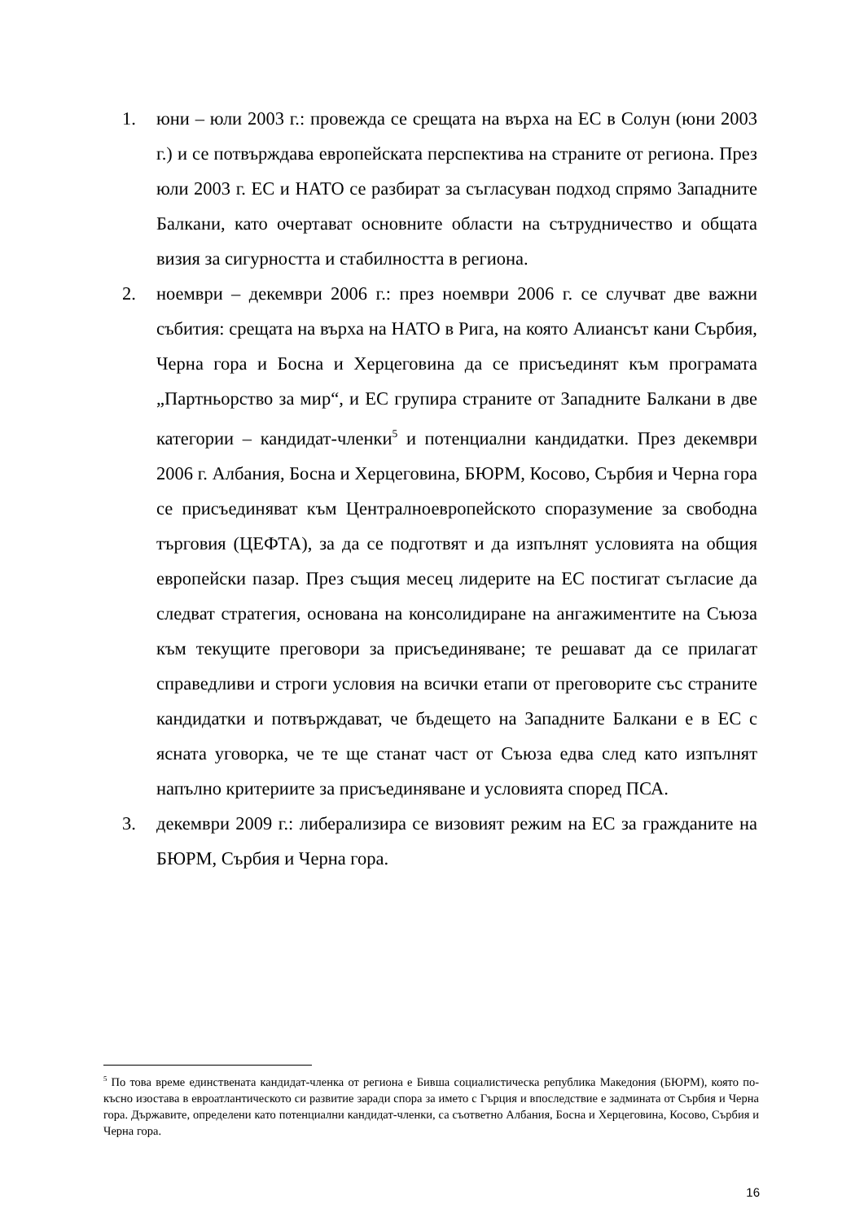1. юни – юли 2003 г.: провежда се срещата на върха на ЕС в Солун (юни 2003 г.) и се потвърждава европейската перспектива на страните от региона. През юли 2003 г. ЕС и НАТО се разбират за съгласуван подход спрямо Западните Балкани, като очертават основните области на сътрудничество и общата визия за сигурността и стабилността в региона.
2. ноември – декември 2006 г.: през ноември 2006 г. се случват две важни събития: срещата на върха на НАТО в Рига, на която Алиансът кани Сърбия, Черна гора и Босна и Херцеговина да се присъединят към програмата „Партньорство за мир“, и ЕС групира страните от Западните Балкани в две категории – кандидат-членки<sup>5</sup> и потенциални кандидатки. През декември 2006 г. Албания, Босна и Херцеговина, БЮРМ, Косово, Сърбия и Черна гора се присъединяват към Централноевропейското споразумение за свободна търговия (ЦЕФТА), за да се подготвят и да изпълнят условията на общия европейски пазар. През същия месец лидерите на ЕС постигат съгласие да следват стратегия, основана на консолидиране на ангажиментите на Съюза към текущите преговори за присъединяване; те решават да се прилагат справедливи и строги условия на всички етапи от преговорите със страните кандидатки и потвърждават, че бъдещето на Западните Балкани е в ЕС с ясната уговорка, че те ще станат част от Съюза едва след като изпълнят напълно критериите за присъединяване и условията според ПСА.
3. декември 2009 г.: либерализира се визовият режим на ЕС за гражданите на БЮРМ, Сърбия и Черна гора.
<sup>5</sup> По това време единствената кандидат-членка от региона е Бивша социалистическа република Македония (БЮРМ), която по-късно изостава в евроатлантическото си развитие заради спора за името с Гърция и впоследствие е задмината от Сърбия и Черна гора. Държавите, определени като потенциални кандидат-членки, са съответно Албания, Босна и Херцеговина, Косово, Сърбия и Черна гора.
16